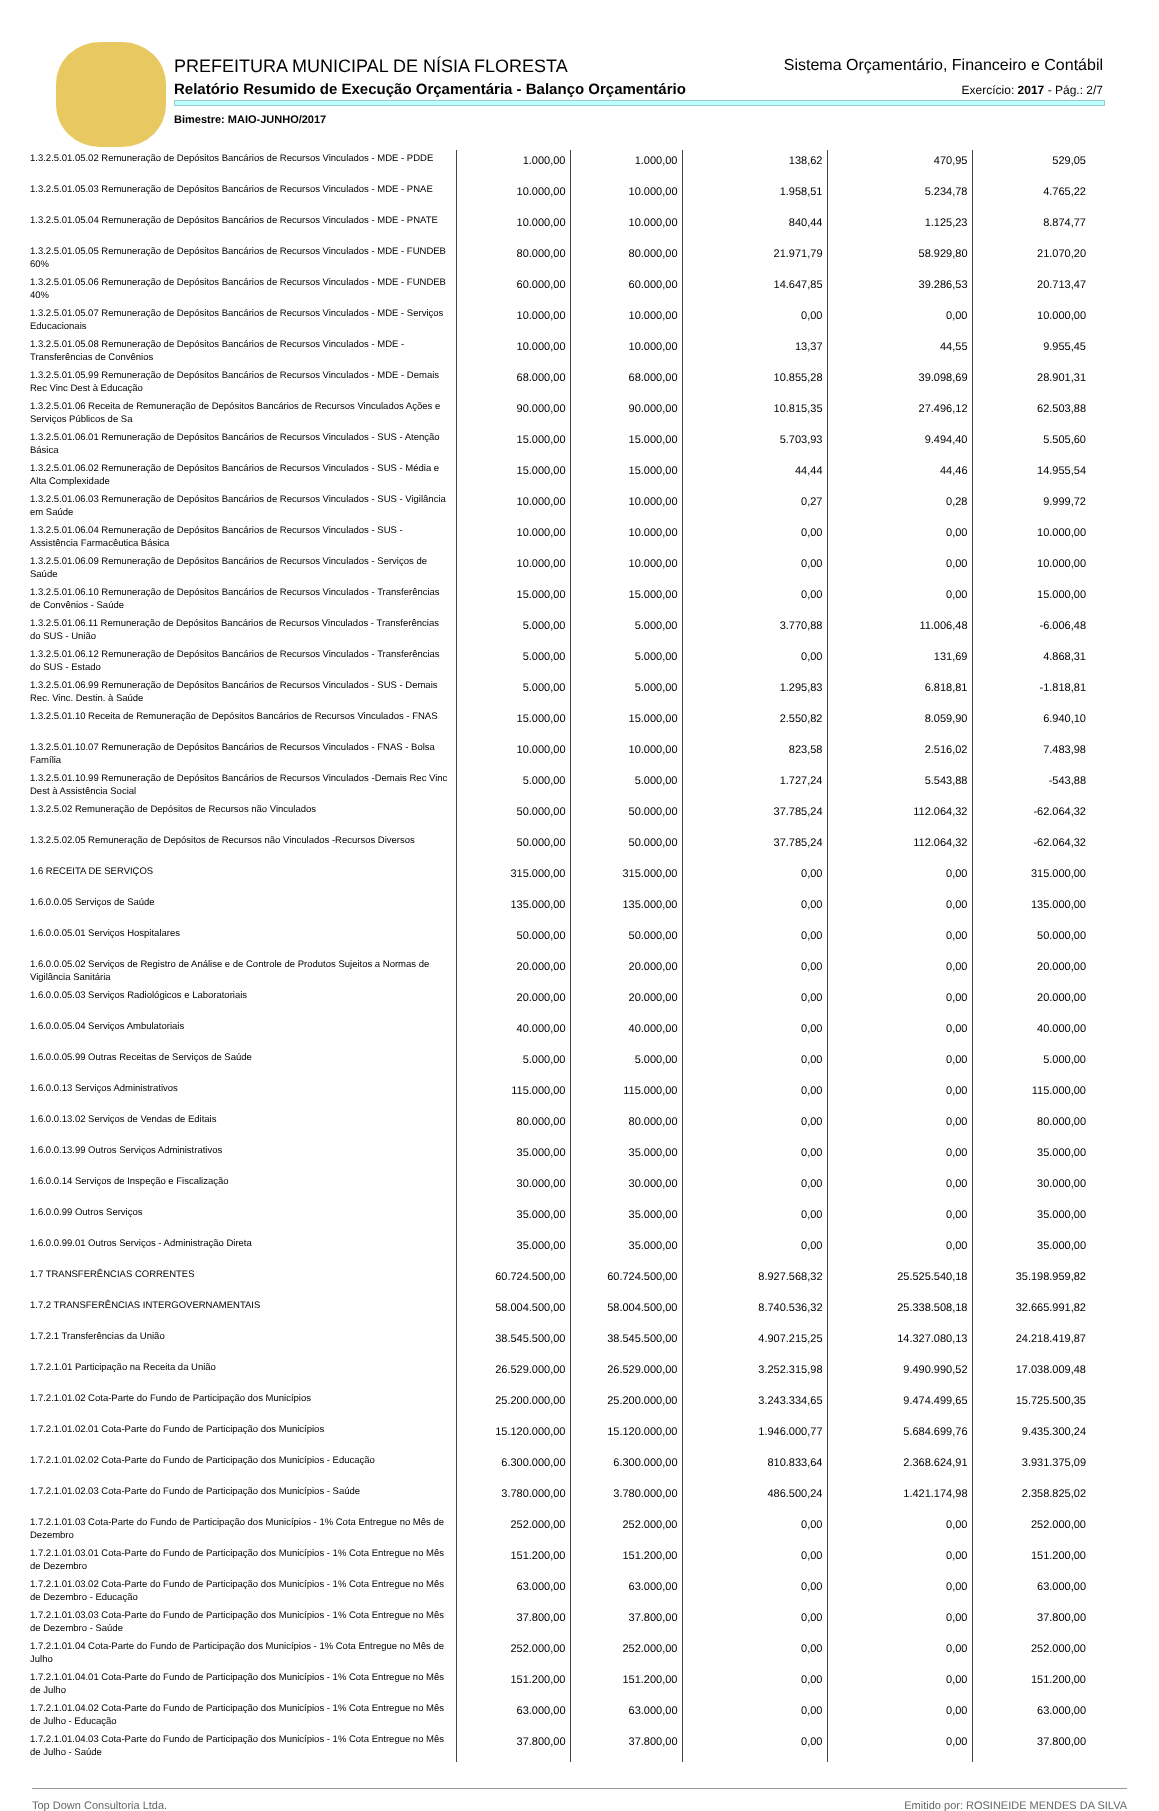PREFEITURA MUNICIPAL DE NÍSIA FLORESTA
Sistema Orçamentário, Financeiro e Contábil
Relatório Resumido de Execução Orçamentária - Balanço Orçamentário
Exercício: 2017 - Pág.: 2/7
Bimestre: MAIO-JUNHO/2017
| 1.3.2.5.01.05.02 Remuneração de Depósitos Bancários de Recursos Vinculados - MDE - PDDE | 1.000,00 | 1.000,00 | 138,62 | 470,95 | 529,05 |
| 1.3.2.5.01.05.03 Remuneração de Depósitos Bancários de Recursos Vinculados - MDE - PNAE | 10.000,00 | 10.000,00 | 1.958,51 | 5.234,78 | 4.765,22 |
| 1.3.2.5.01.05.04 Remuneração de Depósitos Bancários de Recursos Vinculados - MDE - PNATE | 10.000,00 | 10.000,00 | 840,44 | 1.125,23 | 8.874,77 |
| 1.3.2.5.01.05.05 Remuneração de Depósitos Bancários de Recursos Vinculados - MDE - FUNDEB 60% | 80.000,00 | 80.000,00 | 21.971,79 | 58.929,80 | 21.070,20 |
| 1.3.2.5.01.05.06 Remuneração de Depósitos Bancários de Recursos Vinculados - MDE - FUNDEB 40% | 60.000,00 | 60.000,00 | 14.647,85 | 39.286,53 | 20.713,47 |
| 1.3.2.5.01.05.07 Remuneração de Depósitos Bancários de Recursos Vinculados - MDE - Serviços Educacionais | 10.000,00 | 10.000,00 | 0,00 | 0,00 | 10.000,00 |
| 1.3.2.5.01.05.08 Remuneração de Depósitos Bancários de Recursos Vinculados - MDE - Transferências de Convênios | 10.000,00 | 10.000,00 | 13,37 | 44,55 | 9.955,45 |
| 1.3.2.5.01.05.99 Remuneração de Depósitos Bancários de Recursos Vinculados - MDE - Demais Rec Vinc Dest à Educação | 68.000,00 | 68.000,00 | 10.855,28 | 39.098,69 | 28.901,31 |
| 1.3.2.5.01.06 Receita de Remuneração de Depósitos Bancários de Recursos Vinculados Ações e Serviços Públicos de Sa | 90.000,00 | 90.000,00 | 10.815,35 | 27.496,12 | 62.503,88 |
| 1.3.2.5.01.06.01 Remuneração de Depósitos Bancários de Recursos Vinculados - SUS - Atenção Básica | 15.000,00 | 15.000,00 | 5.703,93 | 9.494,40 | 5.505,60 |
| 1.3.2.5.01.06.02 Remuneração de Depósitos Bancários de Recursos Vinculados - SUS - Média e Alta Complexidade | 15.000,00 | 15.000,00 | 44,44 | 44,46 | 14.955,54 |
| 1.3.2.5.01.06.03 Remuneração de Depósitos Bancários de Recursos Vinculados - SUS - Vigilância em Saúde | 10.000,00 | 10.000,00 | 0,27 | 0,28 | 9.999,72 |
| 1.3.2.5.01.06.04 Remuneração de Depósitos Bancários de Recursos Vinculados - SUS - Assistência Farmacêutica Básica | 10.000,00 | 10.000,00 | 0,00 | 0,00 | 10.000,00 |
| 1.3.2.5.01.06.09 Remuneração de Depósitos Bancários de Recursos Vinculados - Serviços de Saúde | 10.000,00 | 10.000,00 | 0,00 | 0,00 | 10.000,00 |
| 1.3.2.5.01.06.10 Remuneração de Depósitos Bancários de Recursos Vinculados - Transferências de Convênios - Saúde | 15.000,00 | 15.000,00 | 0,00 | 0,00 | 15.000,00 |
| 1.3.2.5.01.06.11 Remuneração de Depósitos Bancários de Recursos Vinculados - Transferências do SUS - União | 5.000,00 | 5.000,00 | 3.770,88 | 11.006,48 | -6.006,48 |
| 1.3.2.5.01.06.12 Remuneração de Depósitos Bancários de Recursos Vinculados - Transferências do SUS - Estado | 5.000,00 | 5.000,00 | 0,00 | 131,69 | 4.868,31 |
| 1.3.2.5.01.06.99 Remuneração de Depósitos Bancários de Recursos Vinculados - SUS - Demais Rec. Vinc. Destin. à Saúde | 5.000,00 | 5.000,00 | 1.295,83 | 6.818,81 | -1.818,81 |
| 1.3.2.5.01.10 Receita de Remuneração de Depósitos Bancários de Recursos Vinculados - FNAS | 15.000,00 | 15.000,00 | 2.550,82 | 8.059,90 | 6.940,10 |
| 1.3.2.5.01.10.07 Remuneração de Depósitos Bancários de Recursos Vinculados - FNAS - Bolsa Família | 10.000,00 | 10.000,00 | 823,58 | 2.516,02 | 7.483,98 |
| 1.3.2.5.01.10.99 Remuneração de Depósitos Bancários de Recursos Vinculados -Demais Rec Vinc Dest à Assistência Social | 5.000,00 | 5.000,00 | 1.727,24 | 5.543,88 | -543,88 |
| 1.3.2.5.02 Remuneração de Depósitos de Recursos não Vinculados | 50.000,00 | 50.000,00 | 37.785,24 | 112.064,32 | -62.064,32 |
| 1.3.2.5.02.05 Remuneração de Depósitos de Recursos não Vinculados -Recursos Diversos | 50.000,00 | 50.000,00 | 37.785,24 | 112.064,32 | -62.064,32 |
| 1.6 RECEITA DE SERVIÇOS | 315.000,00 | 315.000,00 | 0,00 | 0,00 | 315.000,00 |
| 1.6.0.0.05 Serviços de Saúde | 135.000,00 | 135.000,00 | 0,00 | 0,00 | 135.000,00 |
| 1.6.0.0.05.01 Serviços Hospitalares | 50.000,00 | 50.000,00 | 0,00 | 0,00 | 50.000,00 |
| 1.6.0.0.05.02 Serviços de Registro de Análise e de Controle de Produtos Sujeitos a Normas de Vigilância Sanitária | 20.000,00 | 20.000,00 | 0,00 | 0,00 | 20.000,00 |
| 1.6.0.0.05.03 Serviços Radiológicos e Laboratoriais | 20.000,00 | 20.000,00 | 0,00 | 0,00 | 20.000,00 |
| 1.6.0.0.05.04 Serviços Ambulatoriais | 40.000,00 | 40.000,00 | 0,00 | 0,00 | 40.000,00 |
| 1.6.0.0.05.99 Outras Receitas de Serviços de Saúde | 5.000,00 | 5.000,00 | 0,00 | 0,00 | 5.000,00 |
| 1.6.0.0.13 Serviços Administrativos | 115.000,00 | 115.000,00 | 0,00 | 0,00 | 115.000,00 |
| 1.6.0.0.13.02 Serviços de Vendas de Editais | 80.000,00 | 80.000,00 | 0,00 | 0,00 | 80.000,00 |
| 1.6.0.0.13.99 Outros Serviços Administrativos | 35.000,00 | 35.000,00 | 0,00 | 0,00 | 35.000,00 |
| 1.6.0.0.14 Serviços de Inspeção e Fiscalização | 30.000,00 | 30.000,00 | 0,00 | 0,00 | 30.000,00 |
| 1.6.0.0.99 Outros Serviços | 35.000,00 | 35.000,00 | 0,00 | 0,00 | 35.000,00 |
| 1.6.0.0.99.01 Outros Serviços - Administração Direta | 35.000,00 | 35.000,00 | 0,00 | 0,00 | 35.000,00 |
| 1.7 TRANSFERÊNCIAS CORRENTES | 60.724.500,00 | 60.724.500,00 | 8.927.568,32 | 25.525.540,18 | 35.198.959,82 |
| 1.7.2 TRANSFERÊNCIAS INTERGOVERNAMENTAIS | 58.004.500,00 | 58.004.500,00 | 8.740.536,32 | 25.338.508,18 | 32.665.991,82 |
| 1.7.2.1 Transferências da União | 38.545.500,00 | 38.545.500,00 | 4.907.215,25 | 14.327.080,13 | 24.218.419,87 |
| 1.7.2.1.01 Participação na Receita da União | 26.529.000,00 | 26.529.000,00 | 3.252.315,98 | 9.490.990,52 | 17.038.009,48 |
| 1.7.2.1.01.02 Cota-Parte do Fundo de Participação dos Municípios | 25.200.000,00 | 25.200.000,00 | 3.243.334,65 | 9.474.499,65 | 15.725.500,35 |
| 1.7.2.1.01.02.01 Cota-Parte do Fundo de Participação dos Municípios | 15.120.000,00 | 15.120.000,00 | 1.946.000,77 | 5.684.699,76 | 9.435.300,24 |
| 1.7.2.1.01.02.02 Cota-Parte do Fundo de Participação dos Municípios - Educação | 6.300.000,00 | 6.300.000,00 | 810.833,64 | 2.368.624,91 | 3.931.375,09 |
| 1.7.2.1.01.02.03 Cota-Parte do Fundo de Participação dos Municípios - Saúde | 3.780.000,00 | 3.780.000,00 | 486.500,24 | 1.421.174,98 | 2.358.825,02 |
| 1.7.2.1.01.03 Cota-Parte do Fundo de Participação dos Municípios - 1% Cota Entregue no Mês de Dezembro | 252.000,00 | 252.000,00 | 0,00 | 0,00 | 252.000,00 |
| 1.7.2.1.01.03.01 Cota-Parte do Fundo de Participação dos Municípios - 1% Cota Entregue no Mês de Dezembro | 151.200,00 | 151.200,00 | 0,00 | 0,00 | 151.200,00 |
| 1.7.2.1.01.03.02 Cota-Parte do Fundo de Participação dos Municípios - 1% Cota Entregue no Mês de Dezembro - Educação | 63.000,00 | 63.000,00 | 0,00 | 0,00 | 63.000,00 |
| 1.7.2.1.01.03.03 Cota-Parte do Fundo de Participação dos Municípios - 1% Cota Entregue no Mês de Dezembro - Saúde | 37.800,00 | 37.800,00 | 0,00 | 0,00 | 37.800,00 |
| 1.7.2.1.01.04 Cota-Parte do Fundo de Participação dos Municípios - 1% Cota Entregue no Mês de Julho | 252.000,00 | 252.000,00 | 0,00 | 0,00 | 252.000,00 |
| 1.7.2.1.01.04.01 Cota-Parte do Fundo de Participação dos Municípios - 1% Cota Entregue no Mês de Julho | 151.200,00 | 151.200,00 | 0,00 | 0,00 | 151.200,00 |
| 1.7.2.1.01.04.02 Cota-Parte do Fundo de Participação dos Municípios - 1% Cota Entregue no Mês de Julho - Educação | 63.000,00 | 63.000,00 | 0,00 | 0,00 | 63.000,00 |
| 1.7.2.1.01.04.03 Cota-Parte do Fundo de Participação dos Municípios - 1% Cota Entregue no Mês de Julho - Saúde | 37.800,00 | 37.800,00 | 0,00 | 0,00 | 37.800,00 |
Top Down Consultoria Ltda. Emitido por: ROSINEIDE MENDES DA SILVA